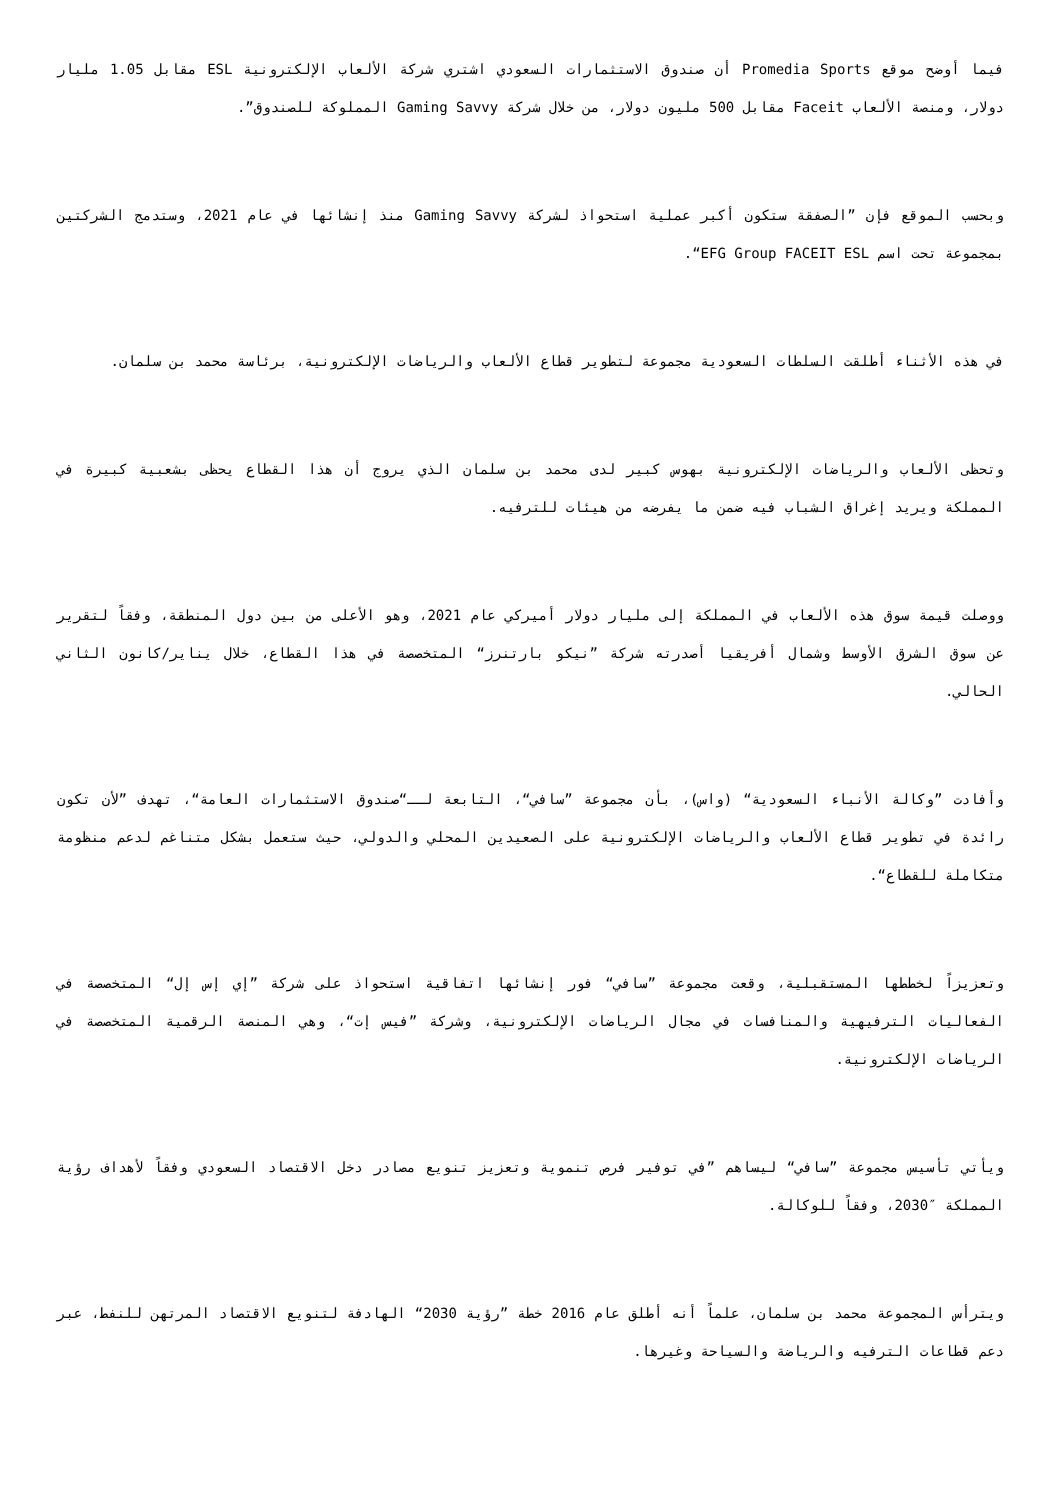فيما أوضح موقع Promedia Sports أن صندوق الاستثمارات السعودي اشتري شركة الألعاب الإلكترونية ESL مقابل 1.05 مليار دولار، ومنصة الألعاب Faceit مقابل 500 مليون دولار، من خلال شركة Gaming Savvy المملوكة للصندوق”.
وبحسب الموقع فإن ”الصفقة ستكون أكبر عملية استحواذ لشركة Gaming Savvy منذ إنشائها في عام 2021، وستدمج الشركتين بمجموعة تحت اسم EFG Group FACEIT ESL“.
في هذه الأثناء أطلقت السلطات السعودية مجموعة لتطوير قطاع الألعاب والرياضات الإلكترونية، برئاسة محمد بن سلمان.
وتحظى الألعاب والرياضات الإلكترونية بهوس كبير لدى محمد بن سلمان الذي يروج أن هذا القطاع يحظى بشعبية كبيرة في المملكة ويريد إغراق الشباب فيه ضمن ما يفرضه من هيئات للترفيه.
ووصلت قيمة سوق هذه الألعاب في المملكة إلى مليار دولار أميركي عام 2021، وهو الأعلى من بين دول المنطقة، وفقاً لتقرير عن سوق الشرق الأوسط وشمال أفريقيا أصدرته شركة ”نيكو بارتنرز“ المتخصصة في هذا القطاع، خلال يناير/كانون الثاني الحالي.
وأفادت ”وكالة الأنباء السعودية“ (واس)، بأن مجموعة ”سافي“، التابعة لــ“صندوق الاستثمارات العامة“، تهدف ”لأن تكون رائدة في تطوير قطاع الألعاب والرياضات الإلكترونية على الصعيدين المحلي والدولي، حيث ستعمل بشكل متناغم لدعم منظومة متكاملة للقطاع“.
وتعزيزاً لخططها المستقبلية، وقعت مجموعة ”سافي“ فور إنشائها اتفاقية استحواذ على شركة ”إي إس إل“ المتخصصة في الفعاليات الترفيهية والمنافسات في مجال الرياضات الإلكترونية، وشركة ”فيس إت“، وهي المنصة الرقمية المتخصصة في الرياضات الإلكترونية.
ويأتي تأسيس مجموعة ”سافي“ ليساهم ”في توفير فرص تنموية وتعزيز تنويع مصادر دخل الاقتصاد السعودي وفقاً لأهداف رؤية المملكة ″2030، وفقاً للوكالة.
ويترأس المجموعة محمد بن سلمان، علماً أنه أطلق عام 2016 خطة ”رؤية 2030“ الهادفة لتنويع الاقتصاد المرتهن للنفط، عبر دعم قطاعات الترفيه والرياضة والسياحة وغيرها.